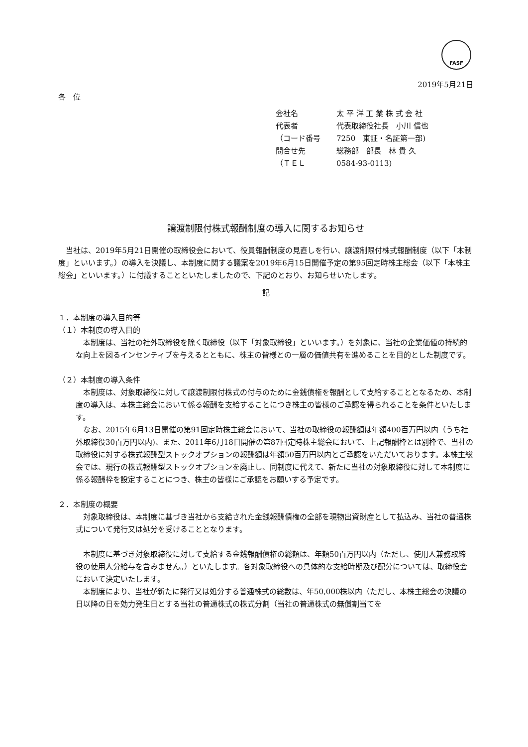FASF
2019年5月21日
各　位
会社名 太 平 洋 工 業 株 式 会 社
代表者 代表取締役社長　小川 信也
（コード番号 7250　東証・名証第一部)
問合せ先 総務部　部長　林 貴 久
（ＴＥＬ 0584-93-0113)
譲渡制限付株式報酬制度の導入に関するお知らせ
　当社は、2019年5月21日開催の取締役会において、役員報酬制度の見直しを行い、譲渡制限付株式報酬制度（以下「本制度」といいます。）の導入を決議し、本制度に関する議案を2019年6月15日開催予定の第95回定時株主総会（以下「本株主総会」といいます。）に付議することといたしましたので、下記のとおり、お知らせいたします。
記
１．本制度の導入目的等
（１）本制度の導入目的
　本制度は、当社の社外取締役を除く取締役（以下「対象取締役」といいます。）を対象に、当社の企業価値の持続的な向上を図るインセンティブを与えるとともに、株主の皆様との一層の価値共有を進めることを目的とした制度です。
（２）本制度の導入条件
　本制度は、対象取締役に対して譲渡制限付株式の付与のために金銭債権を報酬として支給することとなるため、本制度の導入は、本株主総会において係る報酬を支給することにつき株主の皆様のご承認を得られることを条件といたします。
　なお、2015年6月13日開催の第91回定時株主総会において、当社の取締役の報酬額は年額400百万円以内（うち社外取締役30百万円以内)、また、2011年6月18日開催の第87回定時株主総会において、上記報酬枠とは別枠で、当社の取締役に対する株式報酬型ストックオプションの報酬額は年額50百万円以内とご承認をいただいております。本株主総会では、現行の株式報酬型ストックオプションを廃止し、同制度に代えて、新たに当社の対象取締役に対して本制度に係る報酬枠を設定することにつき、株主の皆様にご承認をお願いする予定です。
２．本制度の概要
　対象取締役は、本制度に基づき当社から支給された金銭報酬債権の全部を現物出資財産として払込み、当社の普通株式について発行又は処分を受けることとなります。
　本制度に基づき対象取締役に対して支給する金銭報酬債権の総額は、年額50百万円以内（ただし、使用人兼務取締役の使用人分給与を含みません。）といたします。各対象取締役への具体的な支給時期及び配分については、取締役会において決定いたします。
　本制度により、当社が新たに発行又は処分する普通株式の総数は、年50,000株以内（ただし、本株主総会の決議の日以降の日を効力発生日とする当社の普通株式の株式分割（当社の普通株式の無償割当てを